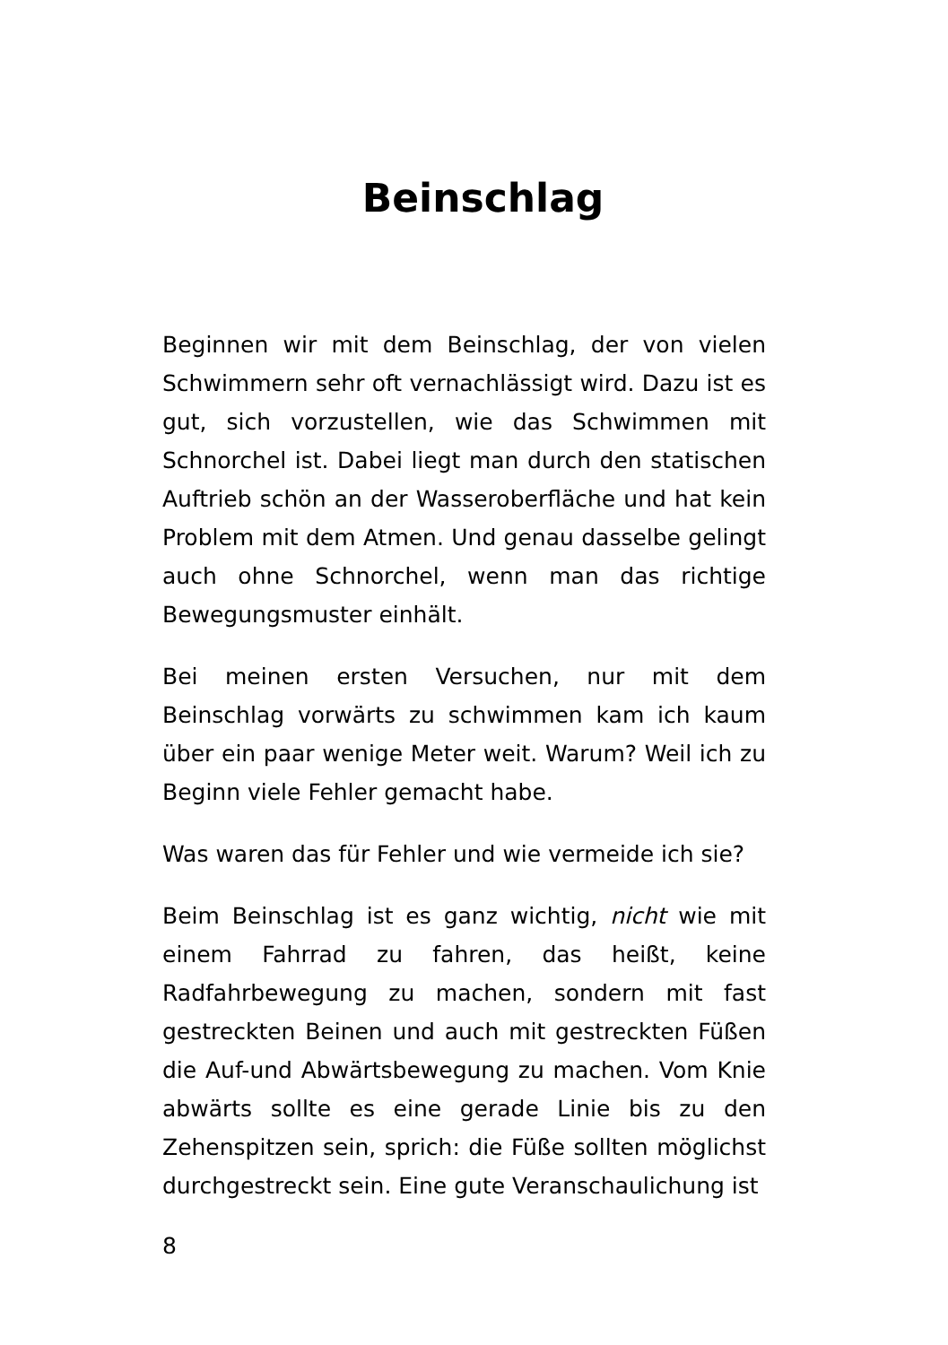Beinschlag
Beginnen wir mit dem Beinschlag, der von vielen Schwimmern sehr oft vernachlässigt wird. Dazu ist es gut, sich vorzustellen, wie das Schwimmen mit Schnorchel ist. Dabei liegt man durch den statischen Auftrieb schön an der Wasseroberfläche und hat kein Problem mit dem Atmen. Und genau dasselbe gelingt auch ohne Schnorchel, wenn man das richtige Bewegungsmuster einhält.
Bei meinen ersten Versuchen, nur mit dem Beinschlag vorwärts zu schwimmen kam ich kaum über ein paar wenige Meter weit. Warum? Weil ich zu Beginn viele Fehler gemacht habe.
Was waren das für Fehler und wie vermeide ich sie?
Beim Beinschlag ist es ganz wichtig, nicht wie mit einem Fahrrad zu fahren, das heißt, keine Radfahrbewegung zu machen, sondern mit fast gestreckten Beinen und auch mit gestreckten Füßen die Auf-und Abwärtsbewegung zu machen. Vom Knie abwärts sollte es eine gerade Linie bis zu den Zehenspitzen sein, sprich: die Füße sollten möglichst durchgestreckt sein. Eine gute Veranschaulichung ist
8